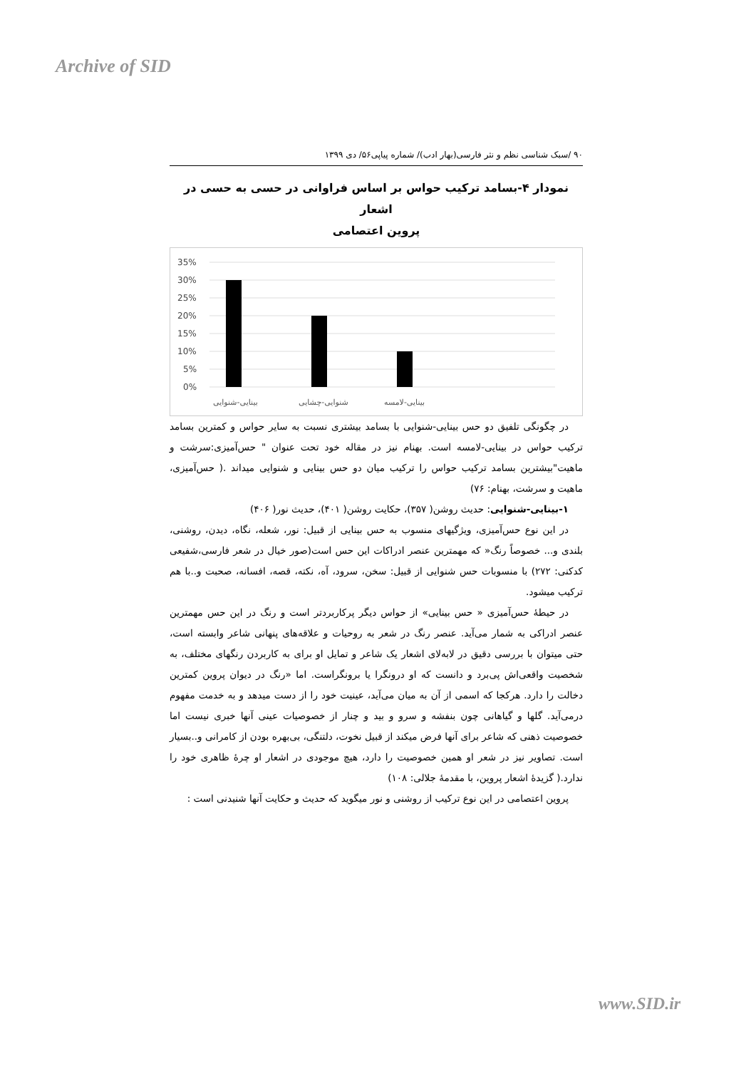Archive of SID
۹۰ /سبک شناسی نظم و نثر فارسی(بهار ادب)/ شماره پیاپی۵۶/ دی ۱۳۹۹
نمودار ۴-بسامد ترکیب حواس بر اساس فراوانی در حسی به حسی در اشعار
پروین اعتصامی
35%
30%
25%
20%
15%
10%
5%
0%
بینایی-شنوایی
شنوایی-چشایی
بینایی-لامسه
در چگونگی تلفیق دو حس بینایی-شنوایی با بسامد بیشتری نسبت به سایر حواس و کمترین بسامد ترکیب حواس در بینایی-لامسه است. بهنام نیز در مقاله خود تحت عنوان " حس‌آمیزی:سرشت و ماهیت"بیشترین بسامد ترکیب حواس را ترکیب میان دو حس بینایی و شنوایی میداند .( حس‌آمیزی، ماهیت و سرشت، بهنام: ۷۶)
۱-بینایی-شنوایی: حدیث روشن( ۳۵۷)، حکایت روشن( ۴۰۱)، حدیث نور( ۴۰۶)
در این نوع حس‌آمیزی، ویژگیهای منسوب به حس بینایی از قبیل: نور، شعله، نگاه، دیدن، روشنی، بلندی و... خصوصاً رنگ« که مهمترین عنصر ادراکات این حس است(صور خیال در شعر فارسی،شفیعی کدکنی: ۲۷۲) با منسوبات حس شنوایی از قبیل: سخن، سرود، آه، نکته، قصه، افسانه، صحبت و..با هم ترکیب میشود.
در حیطهٔ حس‌آمیزی « حس بینایی» از حواس دیگر پرکاربردتر است و رنگ در این حس مهمترین عنصر ادراکی به شمار می‌آید. عنصر رنگ در شعر به روحیات و علاقه‌های پنهانی شاعر وابسته است، حتی میتوان با بررسی دقیق در لابه‌لای اشعار یک شاعر و تمایل او برای به کاربردن رنگهای مختلف، به شخصیت واقعی‌اش پی‌برد و دانست که او درونگرا یا برونگراست. اما «رنگ در دیوان پروین کمترین دخالت را دارد. هرکجا که اسمی از آن به میان می‌آید، عینیت خود را از دست میدهد و به خدمت مفهوم درمی‌آید. گلها و گیاهانی چون بنفشه و سرو و بید و چنار از خصوصیات عینی آنها خبری نیست اما خصوصیت ذهنی که شاعر برای آنها فرض میکند از قبیل نخوت، دلتنگی، بی‌بهره بودن از کامرانی و..بسیار است. تصاویر نیز در شعر او همین خصوصیت را دارد، هیچ موجودی در اشعار او چرهٔ ظاهری خود را ندارد.( گزیدهٔ اشعار پروین، با مقدمهٔ جلالی: ۱۰۸)
پروین اعتصامی در این نوع ترکیب از روشنی و نور میگوید که حدیث و حکایت آنها شنیدنی است :
www.SID.ir